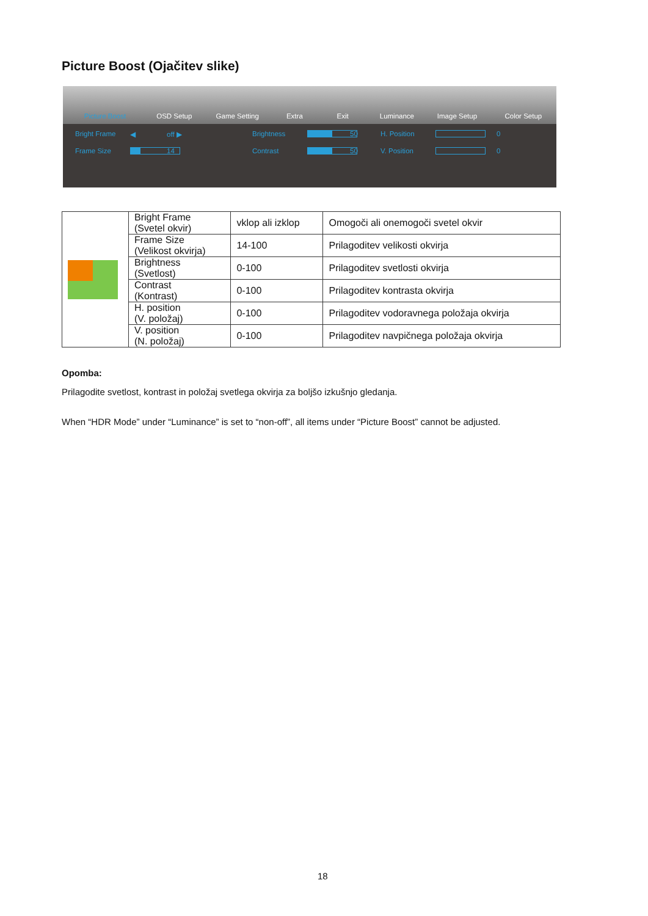Picture Boost (Ojačitev slike)
Picture Boost
OSD Setup
Game Setting
Extra
Exit
Luminance
Image Setup
Color Setup
Bright Frame ◀ off ▶ Brightness 50 H. Position 0 Frame Size 14 Contrast 50 V. Position 0
| | Bright Frame (Svetel okvir) | vklop ali izklop | Omogoči ali onemogoči svetel okvir |
| | Frame Size (Velikost okvirja) | 14-100 | Prilagoditev velikosti okvirja |
| | Brightness (Svetlost) | 0-100 | Prilagoditev svetlosti okvirja |
| | Contrast (Kontrast) | 0-100 | Prilagoditev kontrasta okvirja |
| | H. position (V. položaj) | 0-100 | Prilagoditev vodoravnega položaja okvirja |
| | V. position (N. položaj) | 0-100 | Prilagoditev navpičnega položaja okvirja |
Opomba:
Prilagodite svetlost, kontrast in položaj svetlega okvirja za boljšo izkušnjo gledanja.
When “HDR Mode” under “Luminance” is set to “non-off”, all items under “Picture Boost” cannot be adjusted.
18